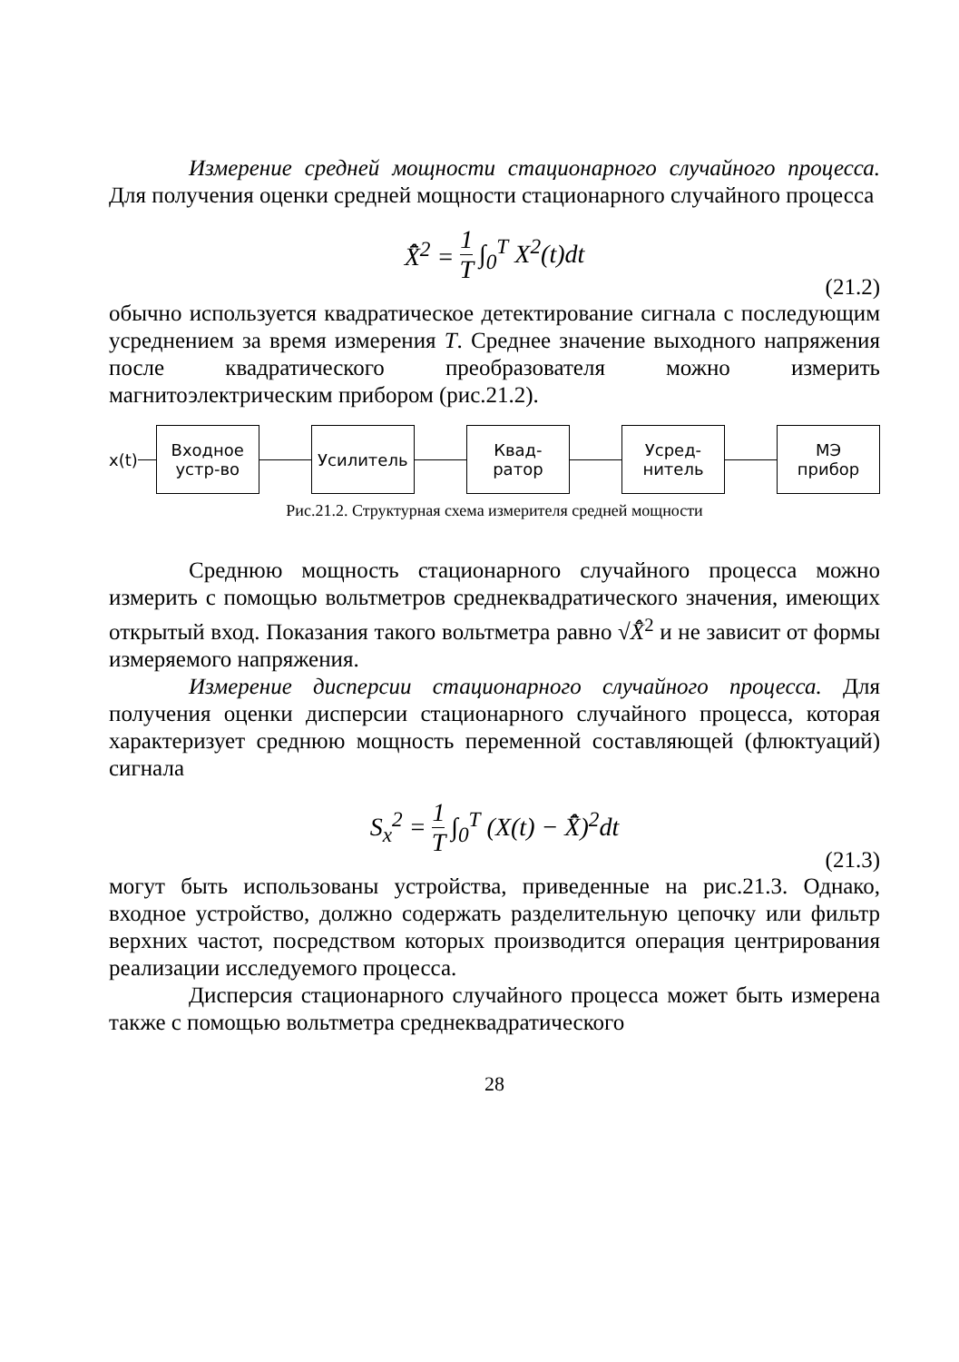Измерение средней мощности стационарного случайного процесса. Для получения оценки средней мощности стационарного случайного процесса
X̂̄<sup>2</sup> = 1 T ∫<sub>0</sub><sup>T</sup> X<sup>2</sup>(t)dt
(21.2)
обычно используется квадратическое детектирование сигнала с последующим усреднением за время измерения T. Среднее значение выходного напряжения после квадратического преобразователя можно измерить магнитоэлектрическим прибором (рис.21.2).
x(t)
Входное
устр-во
Усилитель
Квад-
ратор
Усред-
нитель
МЭ
прибор
Рис.21.2. Структурная схема измерителя средней мощности
Среднюю мощность стационарного случайного процесса можно измерить с помощью вольтметров среднеквадратического значения, имеющих открытый вход. Показания такого вольтметра равно √X̂̄<sup>2</sup> и не зависит от формы измеряемого напряжения.
Измерение дисперсии стационарного случайного процесса. Для получения оценки дисперсии стационарного случайного процесса, которая характеризует среднюю мощность переменной составляющей (флюктуаций) сигнала
S<sub>x</sub><sup>2</sup> = 1 T ∫<sub>0</sub><sup>T</sup> (X(t) − X̂̄)<sup>2</sup>dt
(21.3)
могут быть использованы устройства, приведенные на рис.21.3. Однако, входное устройство, должно содержать разделительную цепочку или фильтр верхних частот, посредством которых производится операция центрирования реализации исследуемого процесса.
Дисперсия стационарного случайного процесса может быть измерена также с помощью вольтметра среднеквадратического
28